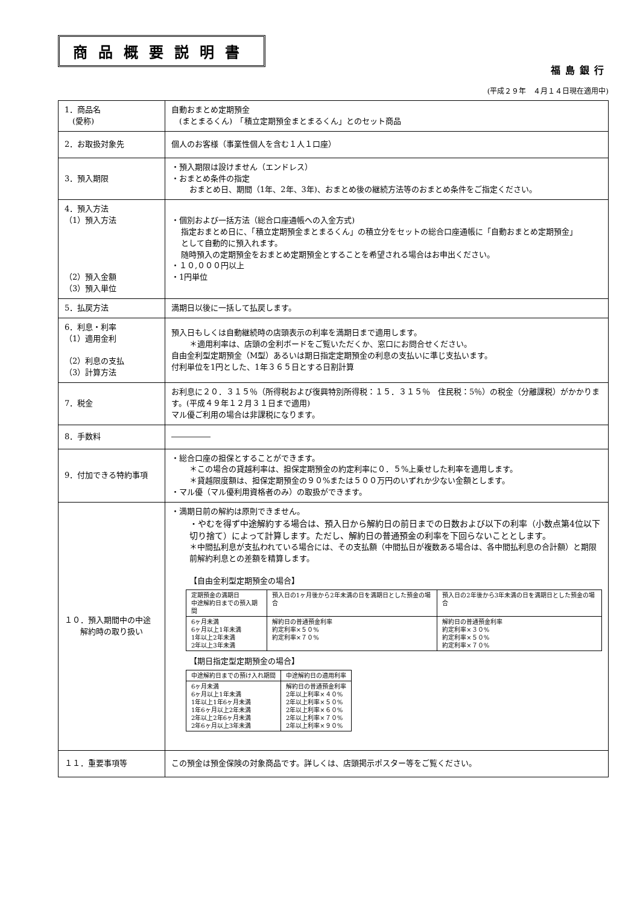商品概要説明書
福島銀行
(平成２９年　４月１４日現在適用中)
| 1．商品名 (愛称) | 自動おまとめ定期預金 (まとまるくん) 「積立定期預金まとまるくん」とのセット商品 |
| 2．お取扱対象先 | 個人のお客様（事業性個人を含む１人１口座） |
| 3．預入期限 | ・預入期限は設けません（エンドレス） ・おまとめ条件の指定 おまとめ日、期間（1年、2年、3年)、おまとめ後の継続方法等のおまとめ条件をご指定ください。 |
| 4．預入方法 （1）預入方法 （2）預入金額 （3）預入単位 | ・個別および一括方法（総合口座通帳への入金方式) 指定おまとめ日に、「積立定期預金まとまるくん」の積立分をセットの総合口座通帳に「自動おまとめ定期預金」 として自動的に預入れます。 随時預入の定期預金をおまとめ定期預金とすることを希望される場合はお申出ください。 ・１０,０００円以上 ・1円単位 |
| 5．払戻方法 | 満期日以後に一括して払戻します。 |
| 6．利息・利率 （1）適用金利 （2）利息の支払 （3）計算方法 | 預入日もしくは自動継続時の店頭表示の利率を満期日まで適用します。 ＊適用利率は、店頭の金利ボードをご覧いただくか、窓口にお問合せください。 自由金利型定期預金（M型）あるいは期日指定定期預金の利息の支払いに準じ支払います。 付利単位を1円とした、1年３６５日とする日割計算 |
| 7．税金 | お利息に２０．３１５％（所得税および復興特別所得税：１５．３１５％ 住民税：5％）の税金（分離課税）がかかります。(平成４９年１２月３１日まで適用) マル優ご利用の場合は非課税になります。 |
| 8．手数料 | ――――― |
| 9．付加できる特約事項 | ・総合口座の担保とすることができます。 ＊この場合の貸越利率は、担保定期預金の約定利率に０．５%上乗せした利率を適用します。 ＊貸越限度額は、担保定期預金の９０%または５００万円のいずれか少ない金額とします。 ・マル優（マル優利用資格者のみ）の取扱ができます。 |
| １０．預入期間中の中途 解約時の取り扱い | ・満期日前の解約は原則できません。 ・やむを得ず中途解約する場合は、預入日から解約日の前日までの日数および以下の利率（小数点第4位以下切り捨て）によって計算します。ただし、解約日の普通預金の利率を下回らないこととします。 ＊中間払利息が支払われている場合には、その支払額（中間払日が複数ある場合は、各中間払利息の合計額）と期限前解約利息との差額を精算します。 【自由金利型定期預金の場合】 / 定期預金の満期日 中途解約日までの預入期間 / 預入日の1ヶ月後から2年未満の日を満期日とした預金の場合 / 預入日の2年後から3年未満の日を満期日とした預金の場合 / / --- / --- / --- / / 6ヶ月未満 6ヶ月以上1年未満 1年以上2年未満 2年以上3年未満 / 解約日の普通預金利率 約定利率×５０% 約定利率×７０% / 解約日の普通預金利率 約定利率×３０% 約定利率×５０% 約定利率×７０% / 【期日指定型定期預金の場合】 / 中途解約日までの預け入れ期間 / 中途解約日の適用利率 / / --- / --- / / 6ヶ月未満 6ヶ月以上1年未満 1年以上1年6ヶ月未満 1年6ヶ月以上2年未満 2年以上2年6ヶ月未満 2年6ヶ月以上3年未満 / 解約日の普通預金利率 2年以上利率×４０% 2年以上利率×５０% 2年以上利率×６０% 2年以上利率×７０% 2年以上利率×９０% / |
| １１．重要事項等 | この預金は預金保険の対象商品です。詳しくは、店頭掲示ポスター等をご覧ください。 |